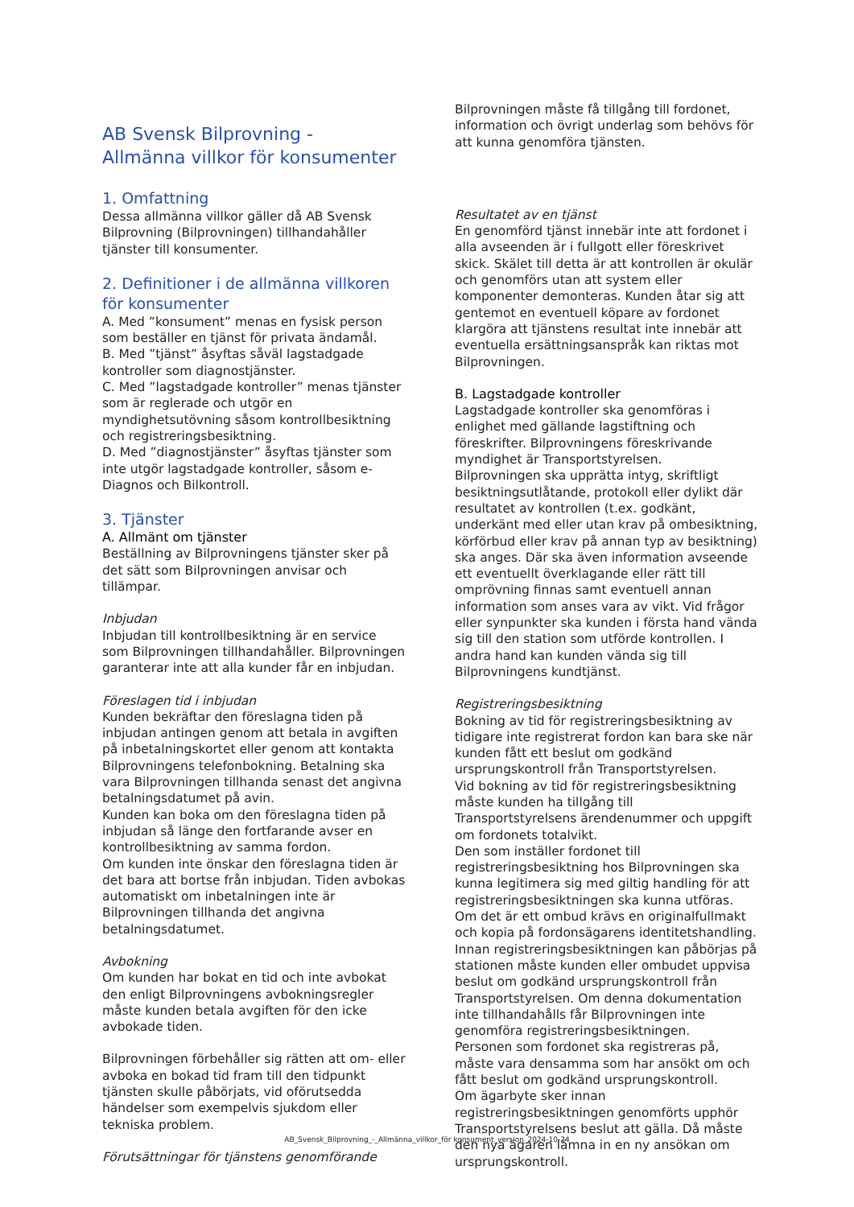AB Svensk Bilprovning -
Allmänna villkor för konsumenter
1. Omfattning
Dessa allmänna villkor gäller då AB Svensk Bilprovning (Bilprovningen) tillhandahåller tjänster till konsumenter.
2. Definitioner i de allmänna villkoren för konsumenter
A. Med ”konsument” menas en fysisk person som beställer en tjänst för privata ändamål.
B. Med ”tjänst” åsyftas såväl lagstadgade kontroller som diagnostjänster.
C. Med ”lagstadgade kontroller” menas tjänster som är reglerade och utgör en myndighetsutövning såsom kontrollbesiktning och registreringsbesiktning.
D. Med ”diagnostjänster” åsyftas tjänster som inte utgör lagstadgade kontroller, såsom e-Diagnos och Bilkontroll.
3. Tjänster
A. Allmänt om tjänster
Beställning av Bilprovningens tjänster sker på det sätt som Bilprovningen anvisar och tillämpar.
Inbjudan
Inbjudan till kontrollbesiktning är en service som Bilprovningen tillhandahåller. Bilprovningen garanterar inte att alla kunder får en inbjudan.
Föreslagen tid i inbjudan
Kunden bekräftar den föreslagna tiden på inbjudan antingen genom att betala in avgiften på inbetalningskortet eller genom att kontakta Bilprovningens telefonbokning. Betalning ska vara Bilprovningen tillhanda senast det angivna betalningsdatumet på avin.
Kunden kan boka om den föreslagna tiden på inbjudan så länge den fortfarande avser en kontrollbesiktning av samma fordon.
Om kunden inte önskar den föreslagna tiden är det bara att bortse från inbjudan. Tiden avbokas automatiskt om inbetalningen inte är Bilprovningen tillhanda det angivna betalningsdatumet.
Avbokning
Om kunden har bokat en tid och inte avbokat den enligt Bilprovningens avbokningsregler måste kunden betala avgiften för den icke avbokade tiden.
Bilprovningen förbehåller sig rätten att om- eller avboka en bokad tid fram till den tidpunkt tjänsten skulle påbörjats, vid oförutsedda händelser som exempelvis sjukdom eller tekniska problem.
Förutsättningar för tjänstens genomförande
Bilprovningen måste få tillgång till fordonet, information och övrigt underlag som behövs för att kunna genomföra tjänsten.
Resultatet av en tjänst
En genomförd tjänst innebär inte att fordonet i alla avseenden är i fullgott eller föreskrivet skick. Skälet till detta är att kontrollen är okulär och genomförs utan att system eller komponenter demonteras. Kunden åtar sig att gentemot en eventuell köpare av fordonet klargöra att tjänstens resultat inte innebär att eventuella ersättningsanspråk kan riktas mot Bilprovningen.
B. Lagstadgade kontroller
Lagstadgade kontroller ska genomföras i enlighet med gällande lagstiftning och föreskrifter. Bilprovningens föreskrivande myndighet är Transportstyrelsen.
Bilprovningen ska upprätta intyg, skriftligt besiktningsutlåtande, protokoll eller dylikt där resultatet av kontrollen (t.ex. godkänt, underkänt med eller utan krav på ombesiktning, körförbud eller krav på annan typ av besiktning) ska anges. Där ska även information avseende ett eventuellt överklagande eller rätt till omprövning finnas samt eventuell annan information som anses vara av vikt. Vid frågor eller synpunkter ska kunden i första hand vända sig till den station som utförde kontrollen. I andra hand kan kunden vända sig till Bilprovningens kundtjänst.
Registreringsbesiktning
Bokning av tid för registreringsbesiktning av tidigare inte registrerat fordon kan bara ske när kunden fått ett beslut om godkänd ursprungskontroll från Transportstyrelsen.
Vid bokning av tid för registreringsbesiktning måste kunden ha tillgång till Transportstyrelsens ärendenummer och uppgift om fordonets totalvikt.
Den som inställer fordonet till registreringsbesiktning hos Bilprovningen ska kunna legitimera sig med giltig handling för att registreringsbesiktningen ska kunna utföras. Om det är ett ombud krävs en originalfullmakt och kopia på fordonsägarens identitetshandling.
Innan registreringsbesiktningen kan påbörjas på stationen måste kunden eller ombudet uppvisa beslut om godkänd ursprungskontroll från Transportstyrelsen. Om denna dokumentation inte tillhandahålls får Bilprovningen inte genomföra registreringsbesiktningen.
Personen som fordonet ska registreras på, måste vara densamma som har ansökt om och fått beslut om godkänd ursprungskontroll.
Om ägarbyte sker innan registreringsbesiktningen genomförts upphör Transportstyrelsens beslut att gälla. Då måste den nya ägaren lämna in en ny ansökan om ursprungskontroll.
AB_Svensk_Bilprovning_-_Allmänna_villkor_för konsument_version_2024-10-24